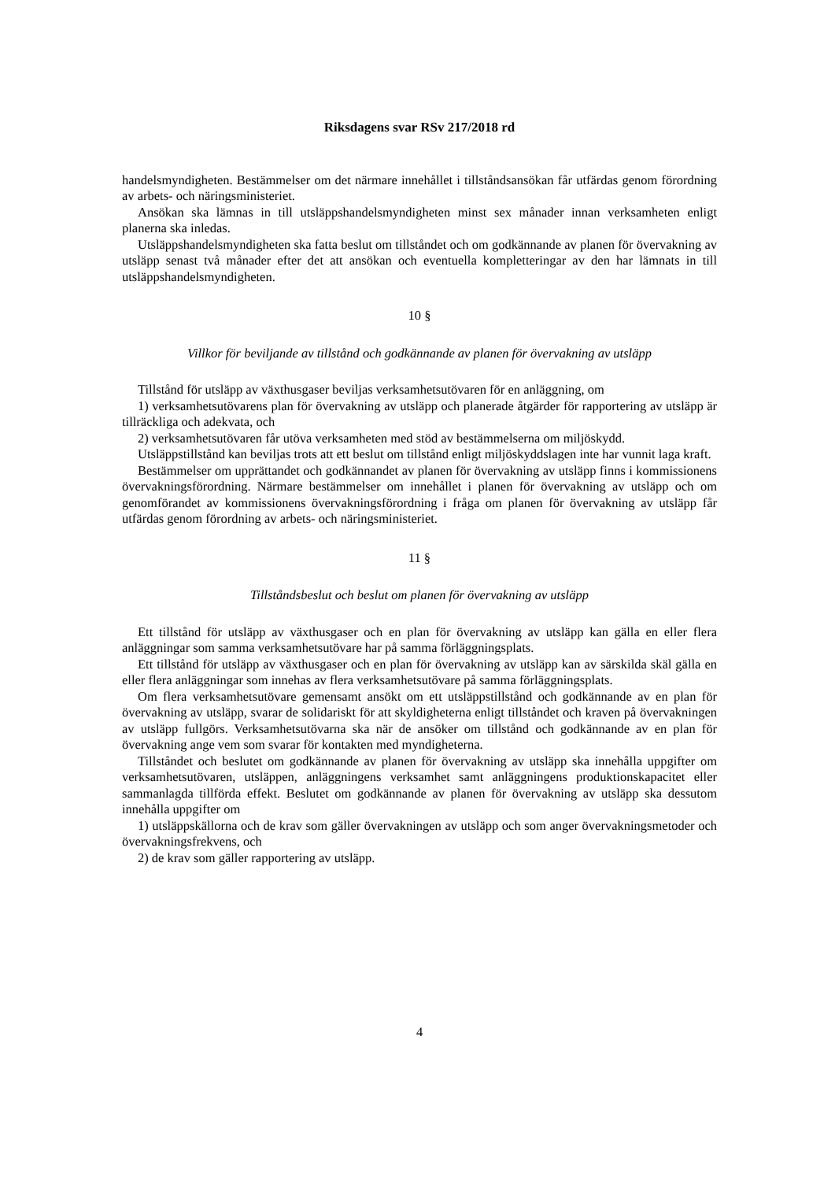Riksdagens svar RSv 217/2018 rd
handelsmyndigheten. Bestämmelser om det närmare innehållet i tillståndsansökan får utfärdas genom förordning av arbets- och näringsministeriet.
Ansökan ska lämnas in till utsläppshandelsmyndigheten minst sex månader innan verksamheten enligt planerna ska inledas.
Utsläppshandelsmyndigheten ska fatta beslut om tillståndet och om godkännande av planen för övervakning av utsläpp senast två månader efter det att ansökan och eventuella kompletteringar av den har lämnats in till utsläppshandelsmyndigheten.
10 §
Villkor för beviljande av tillstånd och godkännande av planen för övervakning av utsläpp
Tillstånd för utsläpp av växthusgaser beviljas verksamhetsutövaren för en anläggning, om
1) verksamhetsutövarens plan för övervakning av utsläpp och planerade åtgärder för rapportering av utsläpp är tillräckliga och adekvata, och
2) verksamhetsutövaren får utöva verksamheten med stöd av bestämmelserna om miljöskydd.
Utsläppstillstånd kan beviljas trots att ett beslut om tillstånd enligt miljöskyddslagen inte har vunnit laga kraft.
Bestämmelser om upprättandet och godkännandet av planen för övervakning av utsläpp finns i kommissionens övervakningsförordning. Närmare bestämmelser om innehållet i planen för övervakning av utsläpp och om genomförandet av kommissionens övervakningsförordning i fråga om planen för övervakning av utsläpp får utfärdas genom förordning av arbets- och näringsministeriet.
11 §
Tillståndsbeslut och beslut om planen för övervakning av utsläpp
Ett tillstånd för utsläpp av växthusgaser och en plan för övervakning av utsläpp kan gälla en eller flera anläggningar som samma verksamhetsutövare har på samma förläggningsplats.
Ett tillstånd för utsläpp av växthusgaser och en plan för övervakning av utsläpp kan av särskilda skäl gälla en eller flera anläggningar som innehas av flera verksamhetsutövare på samma förläggningsplats.
Om flera verksamhetsutövare gemensamt ansökt om ett utsläppstillstånd och godkännande av en plan för övervakning av utsläpp, svarar de solidariskt för att skyldigheterna enligt tillståndet och kraven på övervakningen av utsläpp fullgörs. Verksamhetsutövarna ska när de ansöker om tillstånd och godkännande av en plan för övervakning ange vem som svarar för kontakten med myndigheterna.
Tillståndet och beslutet om godkännande av planen för övervakning av utsläpp ska innehålla uppgifter om verksamhetsutövaren, utsläppen, anläggningens verksamhet samt anläggningens produktionskapacitet eller sammanlagda tillförda effekt. Beslutet om godkännande av planen för övervakning av utsläpp ska dessutom innehålla uppgifter om
1) utsläppskällorna och de krav som gäller övervakningen av utsläpp och som anger övervakningsmetoder och övervakningsfrekvens, och
2) de krav som gäller rapportering av utsläpp.
4